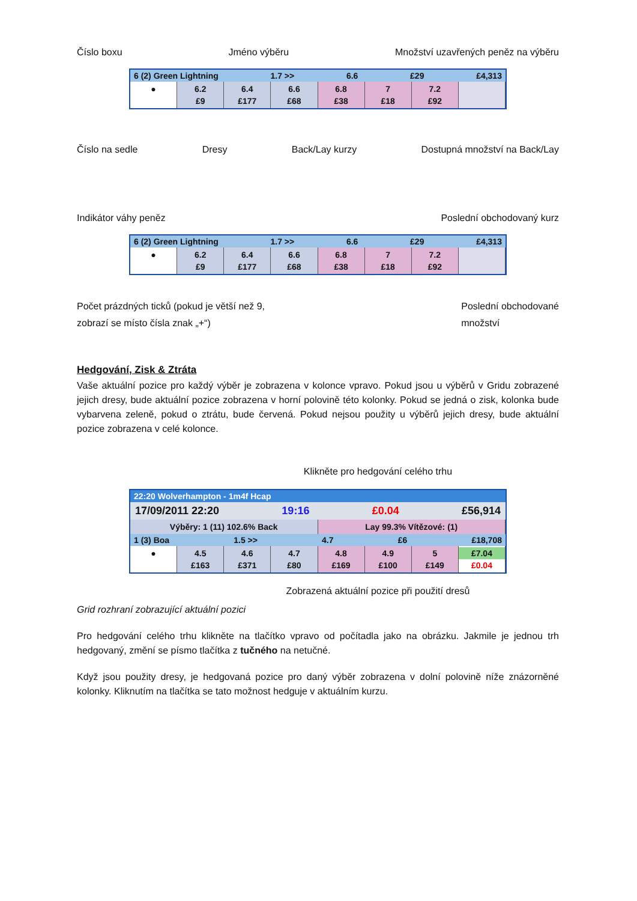Číslo boxu Jméno výběru Množství uzavřených peněz na výběru
6 (2) Green Lightning 1.7 >> 6.6 £29 £4,313
● 6.2
£9
6.4
£177
6.6
£68
6.8
£38
7
£18
7.2
£92
Číslo na sedle Dresy Back/Lay kurzy Dostupná množství na Back/Lay
Indikátor váhy peněz Poslední obchodovaný kurz
6 (2) Green Lightning 1.7 >> 6.6 £29 £4,313
● 6.2
£9
6.4
£177
6.6
£68
6.8
£38
7
£18
7.2
£92
Počet prázdných ticků (pokud je větší než 9,
zobrazí se místo čísla znak „+“) Poslední obchodované
množství
Hedgování, Zisk & Ztráta
Vaše aktuální pozice pro každý výběr je zobrazena v kolonce vpravo. Pokud jsou u výběrů v Gridu zobrazené jejich dresy, bude aktuální pozice zobrazena v horní polovině této kolonky. Pokud se jedná o zisk, kolonka bude vybarvena zeleně, pokud o ztrátu, bude červená. Pokud nejsou použity u výběrů jejich dresy, bude aktuální pozice zobrazena v celé kolonce.
Klikněte pro hedgování celého trhu
22:20 Wolverhampton - 1m4f Hcap
17/09/2011 22:20 19:16 £0.04 £56,914
Výběry: 1 (11) 102.6% Back Lay 99.3% Vítězové: (1)
1 (3) Boa 1.5 >> 4.7 £6 £18,708
● 4.5
£163
4.6
£371
4.7
£80
4.8
£169
4.9
£100
5
£149
£7.04
£0.04
Zobrazená aktuální pozice při použití dresů
Grid rozhraní zobrazující aktuální pozici
Pro hedgování celého trhu klikněte na tlačítko vpravo od počítadla jako na obrázku. Jakmile je jednou trh hedgovaný, změní se písmo tlačítka z tučného na netučné.
Když jsou použity dresy, je hedgovaná pozice pro daný výběr zobrazena v dolní polovině níže znázorněné kolonky. Kliknutím na tlačítka se tato možnost hedguje v aktuálním kurzu.